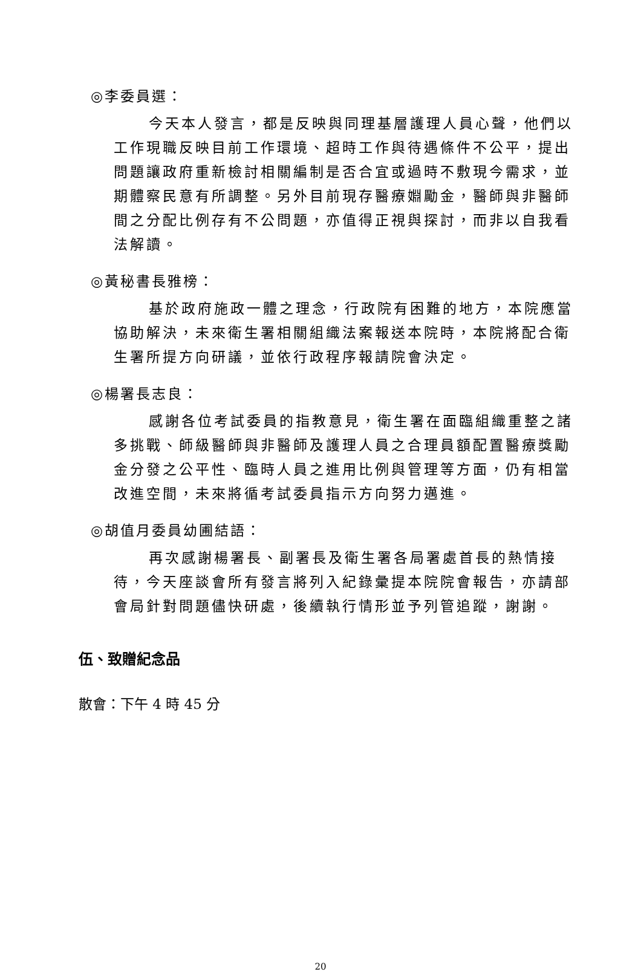◎李委員選：
今天本人發言，都是反映與同理基層護理人員心聲，他們以工作現職反映目前工作環境、超時工作與待遇條件不公平，提出問題讓政府重新檢討相關編制是否合宜或過時不敷現今需求，並期體察民意有所調整。另外目前現存醫療婣勵金，醫師與非醫師間之分配比例存有不公問題，亦值得正視與探討，而非以自我看法解讀。
◎黃秘書長雅榜：
基於政府施政一體之理念，行政院有困難的地方，本院應當協助解決，未來衛生署相關組織法案報送本院時，本院將配合衛生署所提方向研議，並依行政程序報請院會決定。
◎楊署長志良：
感謝各位考試委員的指教意見，衛生署在面臨組織重整之諸多挑戰、師級醫師與非醫師及護理人員之合理員額配置醫療獎勵金分發之公平性、臨時人員之進用比例與管理等方面，仍有相當改進空間，未來將循考試委員指示方向努力邁進。
◎胡值月委員幼圃結語：
再次感謝楊署長、副署長及衛生署各局署處首長的熱情接待，今天座談會所有發言將列入紀錄彙提本院院會報告，亦請部會局針對問題儘快研處，後續執行情形並予列管追蹤，謝謝。
伍、致贈紀念品
散會：下午 4 時 45 分
20